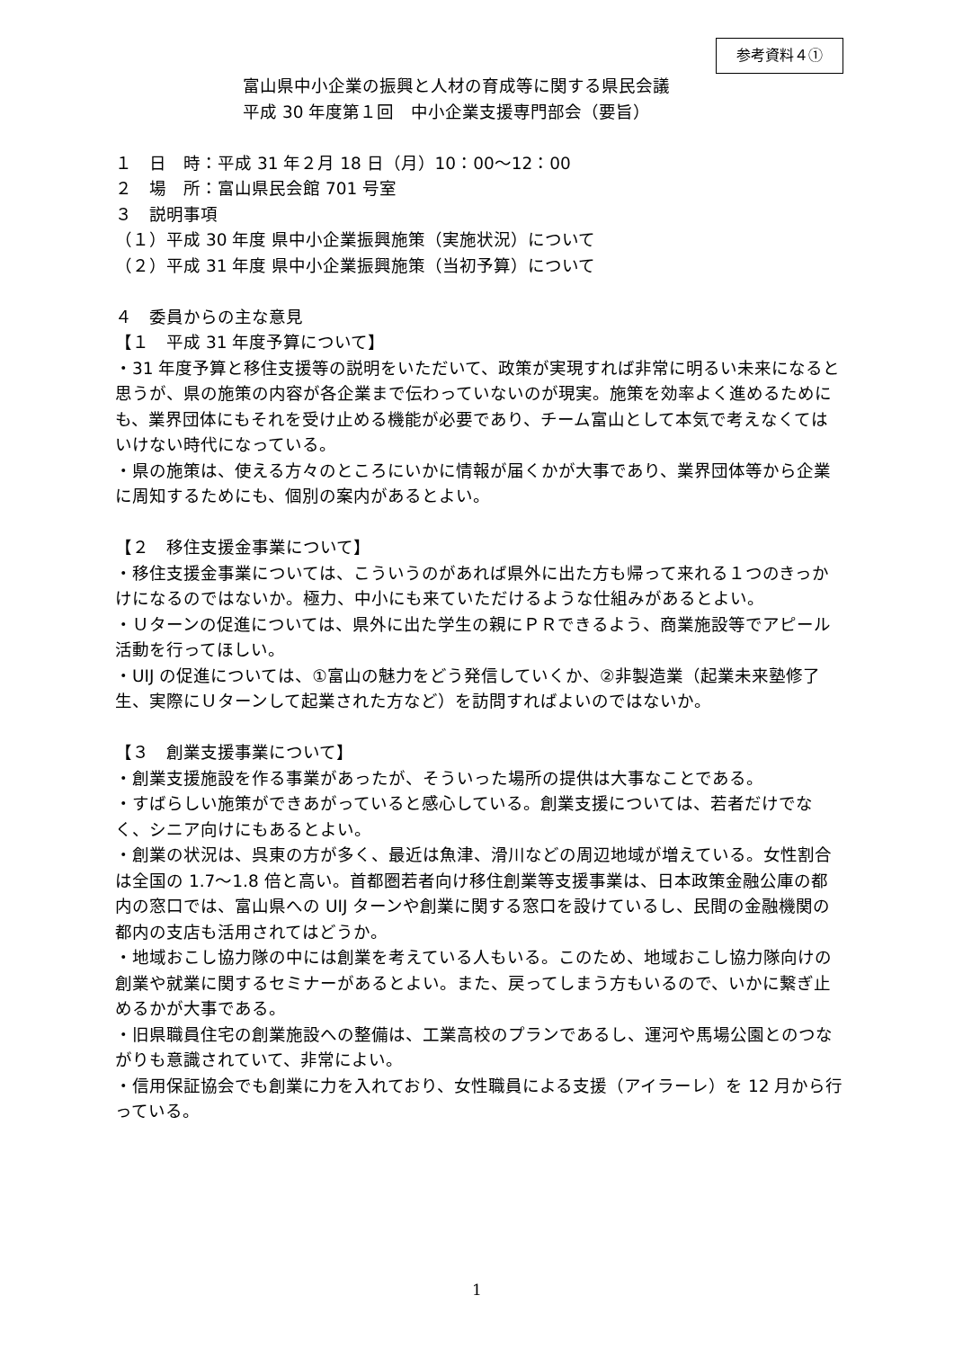参考資料４①
富山県中小企業の振興と人材の育成等に関する県民会議
平成 30 年度第１回　中小企業支援専門部会（要旨）
１　日　時：平成 31 年２月 18 日（月）10：00～12：00
２　場　所：富山県民会館 701 号室
３　説明事項
（１）平成 30 年度 県中小企業振興施策（実施状況）について
（２）平成 31 年度 県中小企業振興施策（当初予算）について
４　委員からの主な意見
【１　平成 31 年度予算について】
・31 年度予算と移住支援等の説明をいただいて、政策が実現すれば非常に明るい未来になると思うが、県の施策の内容が各企業まで伝わっていないのが現実。施策を効率よく進めるためにも、業界団体にもそれを受け止める機能が必要であり、チーム富山として本気で考えなくてはいけない時代になっている。
・県の施策は、使える方々のところにいかに情報が届くかが大事であり、業界団体等から企業に周知するためにも、個別の案内があるとよい。
【２　移住支援金事業について】
・移住支援金事業については、こういうのがあれば県外に出た方も帰って来れる１つのきっかけになるのではないか。極力、中小にも来ていただけるような仕組みがあるとよい。
・Ｕターンの促進については、県外に出た学生の親にＰＲできるよう、商業施設等でアピール活動を行ってほしい。
・UIJ の促進については、①富山の魅力をどう発信していくか、②非製造業（起業未来塾修了生、実際にＵターンして起業された方など）を訪問すればよいのではないか。
【３　創業支援事業について】
・創業支援施設を作る事業があったが、そういった場所の提供は大事なことである。
・すばらしい施策ができあがっていると感心している。創業支援については、若者だけでなく、シニア向けにもあるとよい。
・創業の状況は、呉東の方が多く、最近は魚津、滑川などの周辺地域が増えている。女性割合は全国の 1.7～1.8 倍と高い。首都圏若者向け移住創業等支援事業は、日本政策金融公庫の都内の窓口では、富山県への UIJ ターンや創業に関する窓口を設けているし、民間の金融機関の都内の支店も活用されてはどうか。
・地域おこし協力隊の中には創業を考えている人もいる。このため、地域おこし協力隊向けの創業や就業に関するセミナーがあるとよい。また、戻ってしまう方もいるので、いかに繋ぎ止めるかが大事である。
・旧県職員住宅の創業施設への整備は、工業高校のプランであるし、運河や馬場公園とのつながりも意識されていて、非常によい。
・信用保証協会でも創業に力を入れており、女性職員による支援（アイラーレ）を 12 月から行っている。
1